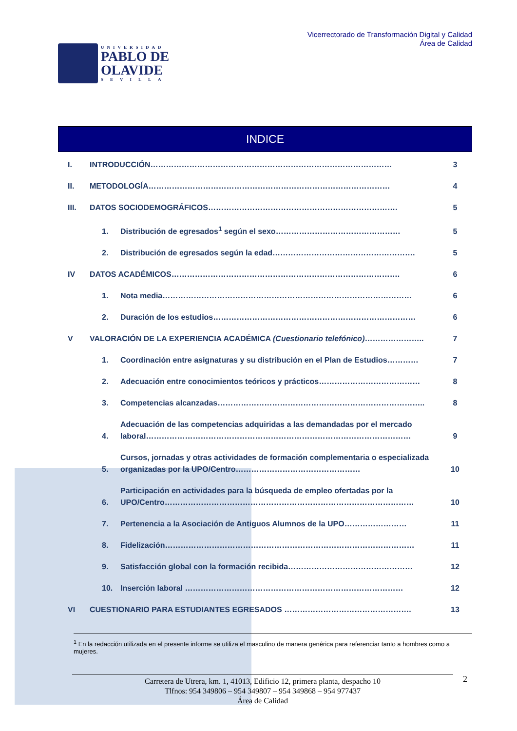UNIVERSIDAD
PABLO DE
OLAVIDE
SEVILLA
Vicerrectorado de Transformación Digital y Calidad
Área de Calidad
INDICE
I. INTRODUCCIÓN………………………………………………………………………………… 3
II. METODOLOGÍA………………………………………………………………………………… 4
III. DATOS SOCIODEMOGRÁFICOS………………………………………………………………. 5
1. Distribución de egresados<sup>1</sup> según el sexo………………………………………… 5
2. Distribución de egresados según la edad………………………………………………. 5
IV DATOS ACADÉMICOS……………………………………………………………………………. 6
1. Nota media…………………………………………………………………………………… 6
2. Duración de los estudios…………………………………………………………………… 6
V VALORACIÓN DE LA EXPERIENCIA ACADÉMICA (Cuestionario telefónico)………………….. 7
1. Coordinación entre asignaturas y su distribución en el Plan de Estudios………… 7
2. Adecuación entre conocimientos teóricos y prácticos………………………………… 8
3. Competencias alcanzadas…………………………………………………………………….. 8
4. Adecuación de las competencias adquiridas a las demandadas por el mercado laboral………………………………………………………………………………………… 9
5. Cursos, jornadas y otras actividades de formación complementaria o especializada organizadas por la UPO/Centro………………………………………… 10
6. Participación en actividades para la búsqueda de empleo ofertadas por la UPO/Centro…………………………………………………………………………………… 10
7. Pertenencia a la Asociación de Antiguos Alumnos de la UPO…………………… 11
8. Fidelización…………………………………………………………………………………… 11
9. Satisfacción global con la formación recibida………………………………………… 12
10. Inserción laboral ………………………………………………………………………… 12
VI CUESTIONARIO PARA ESTUDIANTES EGRESADOS …………………………………………. 13
<sup>1</sup> En la redacción utilizada en el presente informe se utiliza el masculino de manera genérica para referenciar tanto a hombres como a mujeres.
Carretera de Utrera, km. 1, 41013, Edificio 12, primera planta, despacho 10
Tlfnos: 954 349806 – 954 349807 – 954 349868 – 954 977437
Área de Calidad
2